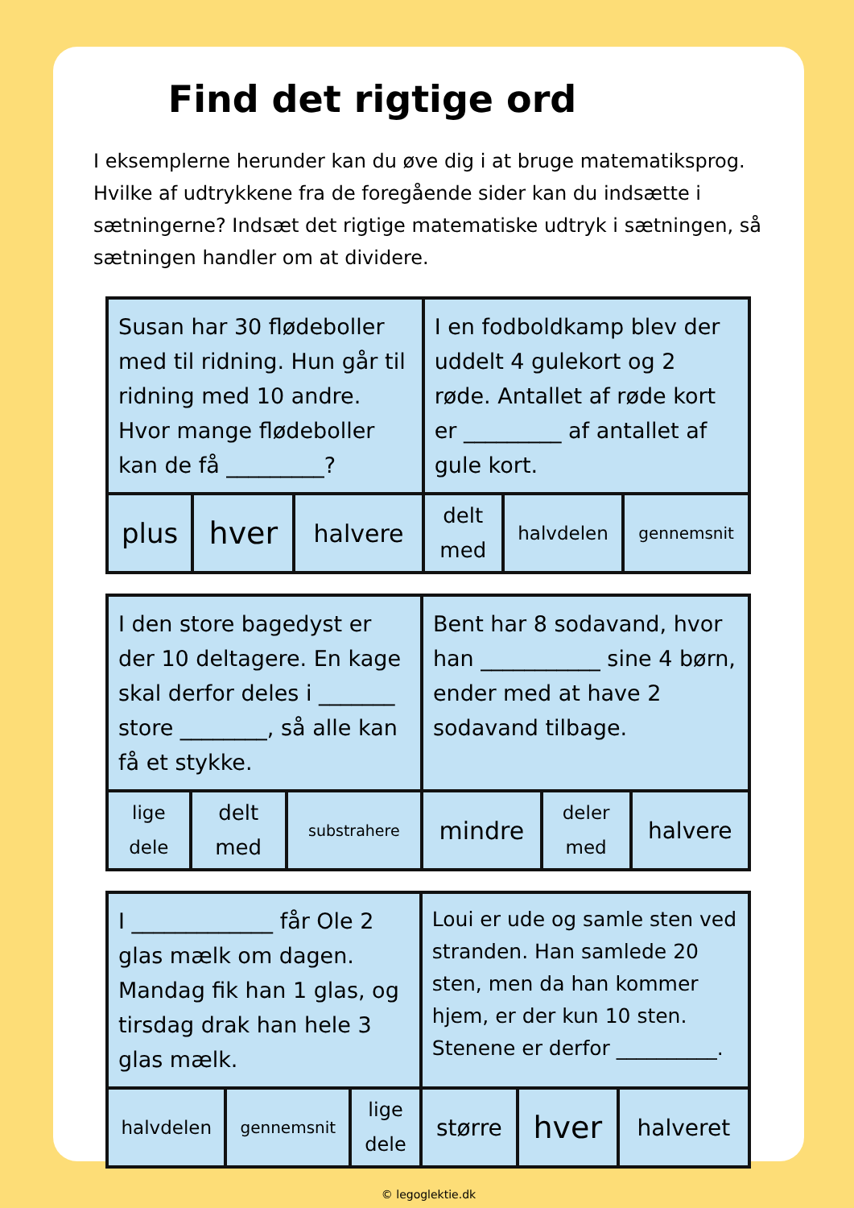Find det rigtige ord
I eksemplerne herunder kan du øve dig i at bruge matematiksprog. Hvilke af udtrykkene fra de foregående sider kan du indsætte i sætningerne? Indsæt det rigtige matematiske udtryk i sætningen, så sætningen handler om at dividere.
| Susan har 30 flødeboller med til ridning. Hun går til ridning med 10 andre. Hvor mange flødeboller kan de få _________? | | | I en fodboldkamp blev der uddelt 4 gulekort og 2 røde. Antallet af røde kort er _________ af antallet af gule kort. | | |
| plus | hver | halvere | delt med | halvdelen | gennemsnit |
| I den store bagedyst er der 10 deltagere. En kage skal derfor deles i _______ store ________, så alle kan få et stykke. | | | Bent har 8 sodavand, hvor han ___________ sine 4 børn, ender med at have 2 sodavand tilbage. | | |
| lige dele | delt med | substrahere | mindre | deler med | halvere |
| I _____________ får Ole 2 glas mælk om dagen. Mandag fik han 1 glas, og tirsdag drak han hele 3 glas mælk. | | | Loui er ude og samle sten ved stranden. Han samlede 20 sten, men da han kommer hjem, er der kun 10 sten. Stenene er derfor __________. | | |
| halvdelen | gennemsnit | lige dele | større | hver | halveret |
© legoglektie.dk